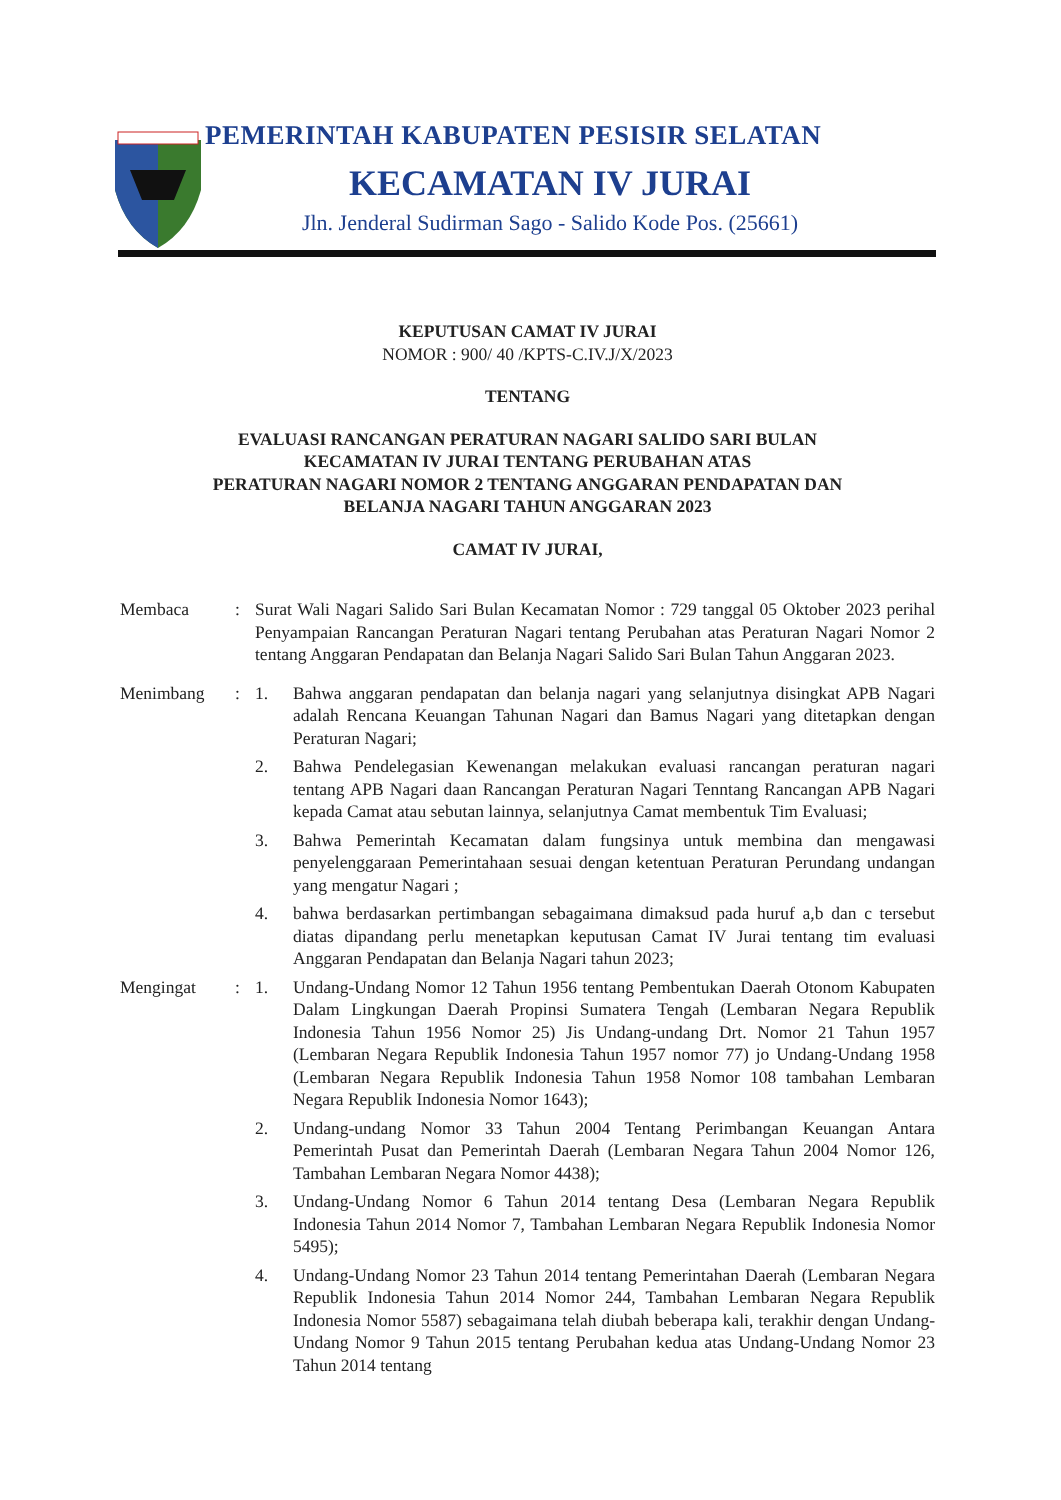PEMERINTAH KABUPATEN PESISIR SELATAN
KECAMATAN IV JURAI
Jln. Jenderal Sudirman Sago - Salido Kode Pos. (25661)
KEPUTUSAN CAMAT IV JURAI
NOMOR : 900/ 40 /KPTS-C.IV.J/X/2023
TENTANG
EVALUASI RANCANGAN PERATURAN NAGARI SALIDO SARI BULAN
KECAMATAN IV JURAI TENTANG PERUBAHAN ATAS
PERATURAN NAGARI NOMOR 2 TENTANG ANGGARAN PENDAPATAN DAN
BELANJA NAGARI TAHUN ANGGARAN 2023
CAMAT IV JURAI,
| Membaca | : | Surat Wali Nagari Salido Sari Bulan Kecamatan Nomor : 729 tanggal 05 Oktober 2023 perihal Penyampaian Rancangan Peraturan Nagari tentang Perubahan atas Peraturan Nagari Nomor 2 tentang Anggaran Pendapatan dan Belanja Nagari Salido Sari Bulan Tahun Anggaran 2023. | |
| Menimbang | : | 1. | Bahwa anggaran pendapatan dan belanja nagari yang selanjutnya disingkat APB Nagari adalah Rencana Keuangan Tahunan Nagari dan Bamus Nagari yang ditetapkan dengan Peraturan Nagari; |
| | | 2. | Bahwa Pendelegasian Kewenangan melakukan evaluasi rancangan peraturan nagari tentang APB Nagari daan Rancangan Peraturan Nagari Tenntang Rancangan APB Nagari kepada Camat atau sebutan lainnya, selanjutnya Camat membentuk Tim Evaluasi; |
| | | 3. | Bahwa Pemerintah Kecamatan dalam fungsinya untuk membina dan mengawasi penyelenggaraan Pemerintahaan sesuai dengan ketentuan Peraturan Perundang undangan yang mengatur Nagari ; |
| | | 4. | bahwa berdasarkan pertimbangan sebagaimana dimaksud pada huruf a,b dan c tersebut diatas dipandang perlu menetapkan keputusan Camat IV Jurai tentang tim evaluasi Anggaran Pendapatan dan Belanja Nagari tahun 2023; |
| Mengingat | : | 1. | Undang-Undang Nomor 12 Tahun 1956 tentang Pembentukan Daerah Otonom Kabupaten Dalam Lingkungan Daerah Propinsi Sumatera Tengah (Lembaran Negara Republik Indonesia Tahun 1956 Nomor 25) Jis Undang-undang Drt. Nomor 21 Tahun 1957 (Lembaran Negara Republik Indonesia Tahun 1957 nomor 77) jo Undang-Undang 1958 (Lembaran Negara Republik Indonesia Tahun 1958 Nomor 108 tambahan Lembaran Negara Republik Indonesia Nomor 1643); |
| | | 2. | Undang-undang Nomor 33 Tahun 2004 Tentang Perimbangan Keuangan Antara Pemerintah Pusat dan Pemerintah Daerah (Lembaran Negara Tahun 2004 Nomor 126, Tambahan Lembaran Negara Nomor 4438); |
| | | 3. | Undang-Undang Nomor 6 Tahun 2014 tentang Desa (Lembaran Negara Republik Indonesia Tahun 2014 Nomor 7, Tambahan Lembaran Negara Republik Indonesia Nomor 5495); |
| | | 4. | Undang-Undang Nomor 23 Tahun 2014 tentang Pemerintahan Daerah (Lembaran Negara Republik Indonesia Tahun 2014 Nomor 244, Tambahan Lembaran Negara Republik Indonesia Nomor 5587) sebagaimana telah diubah beberapa kali, terakhir dengan Undang-Undang Nomor 9 Tahun 2015 tentang Perubahan kedua atas Undang-Undang Nomor 23 Tahun 2014 tentang |